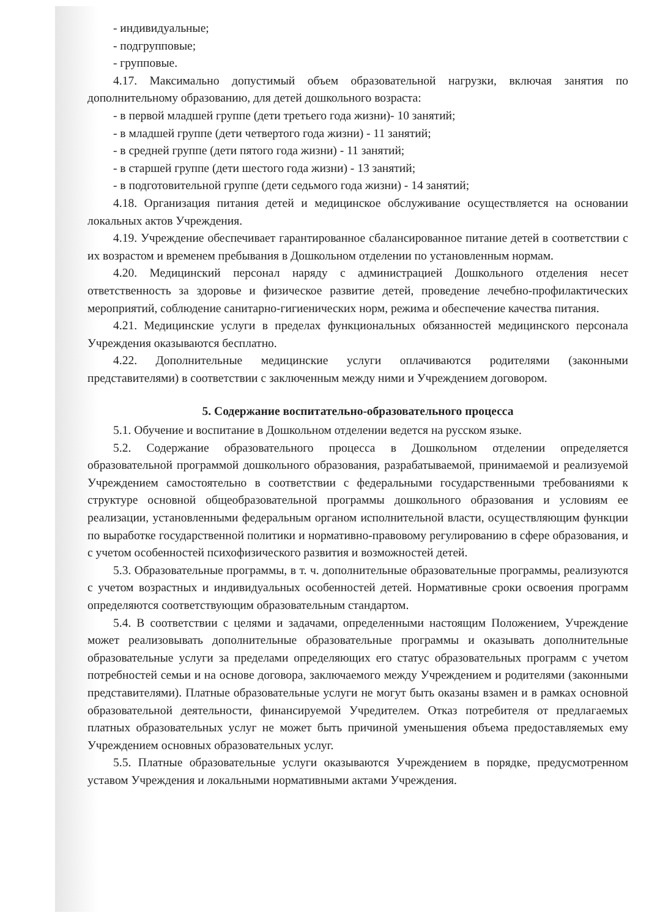- индивидуальные;
- подгрупповые;
- групповые.
4.17. Максимально допустимый объем образовательной нагрузки, включая занятия по дополнительному образованию, для детей дошкольного возраста:
- в первой младшей группе (дети третьего года жизни)- 10 занятий;
- в младшей группе (дети четвертого года жизни) - 11 занятий;
- в средней группе (дети пятого года жизни) - 11 занятий;
- в старшей группе (дети шестого года жизни) - 13 занятий;
- в подготовительной группе (дети седьмого года жизни) - 14 занятий;
4.18. Организация питания детей и медицинское обслуживание осуществляется на основании локальных актов Учреждения.
4.19. Учреждение обеспечивает гарантированное сбалансированное питание детей в соответствии с их возрастом и временем пребывания в Дошкольном отделении по установленным нормам.
4.20. Медицинский персонал наряду с администрацией Дошкольного отделения несет ответственность за здоровье и физическое развитие детей, проведение лечебно-профилактических мероприятий, соблюдение санитарно-гигиенических норм, режима и обеспечение качества питания.
4.21. Медицинские услуги в пределах функциональных обязанностей медицинского персонала Учреждения оказываются бесплатно.
4.22. Дополнительные медицинские услуги оплачиваются родителями (законными представителями) в соответствии с заключенным между ними и Учреждением договором.
5. Содержание воспитательно-образовательного процесса
5.1. Обучение и воспитание в Дошкольном отделении ведется на русском языке.
5.2. Содержание образовательного процесса в Дошкольном отделении определяется образовательной программой дошкольного образования, разрабатываемой, принимаемой и реализуемой Учреждением самостоятельно в соответствии с федеральными государственными требованиями к структуре основной общеобразовательной программы дошкольного образования и условиям ее реализации, установленными федеральным органом исполнительной власти, осуществляющим функции по выработке государственной политики и нормативно-правовому регулированию в сфере образования, и с учетом особенностей психофизического развития и возможностей детей.
5.3. Образовательные программы, в т. ч. дополнительные образовательные программы, реализуются с учетом возрастных и индивидуальных особенностей детей. Нормативные сроки освоения программ определяются соответствующим образовательным стандартом.
5.4. В соответствии с целями и задачами, определенными настоящим Положением, Учреждение может реализовывать дополнительные образовательные программы и оказывать дополнительные образовательные услуги за пределами определяющих его статус образовательных программ с учетом потребностей семьи и на основе договора, заключаемого между Учреждением и родителями (законными представителями). Платные образовательные услуги не могут быть оказаны взамен и в рамках основной образовательной деятельности, финансируемой Учредителем. Отказ потребителя от предлагаемых платных образовательных услуг не может быть причиной уменьшения объема предоставляемых ему Учреждением основных образовательных услуг.
5.5. Платные образовательные услуги оказываются Учреждением в порядке, предусмотренном уставом Учреждения и локальными нормативными актами Учреждения.